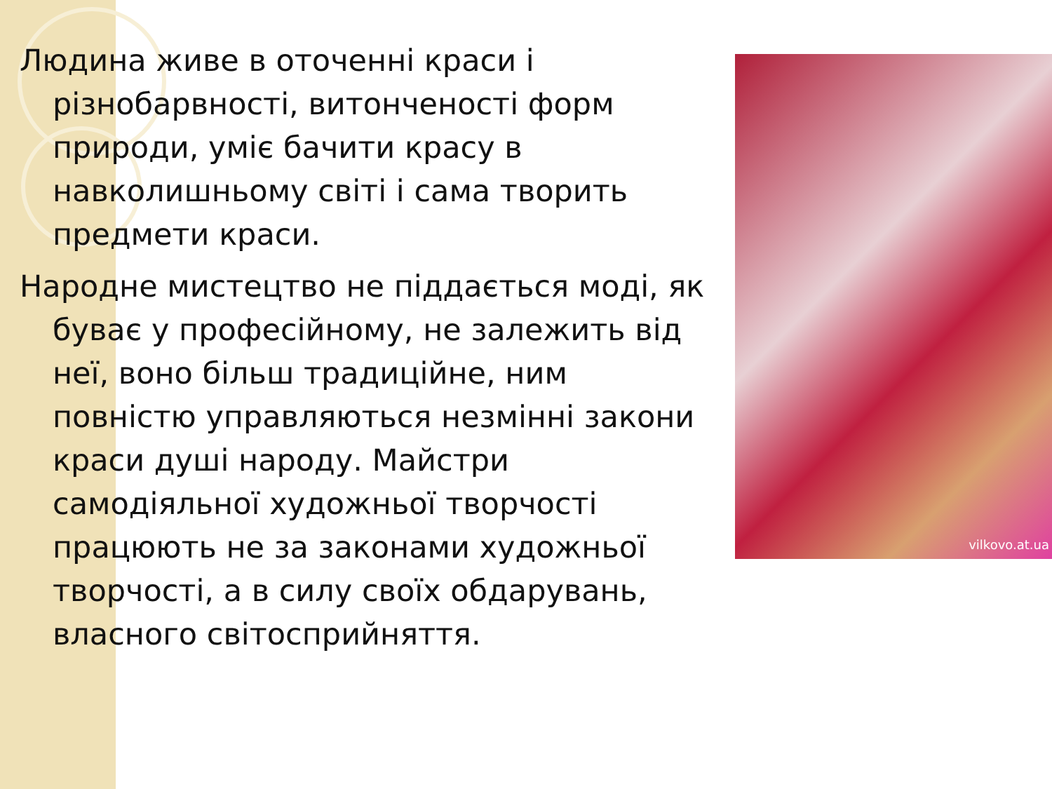Людина живе в оточенні краси і різнобарвності, витонченості форм природи, уміє бачити красу в навколишньому світі і сама творить предмети краси.
Народне мистецтво не піддається моді, як буває у професійному, не залежить від неї, воно більш традиційне, ним повністю управляються незмінні закони краси душі народу. Майстри самодіяльної художньої творчості працюють не за законами художньої творчості, а в силу своїх обдарувань, власного світосприйняття.
vilkovo.at.ua